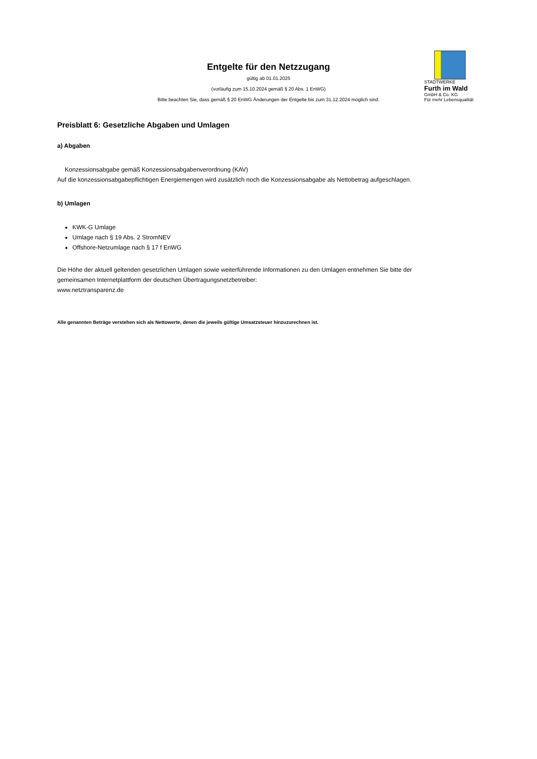Entgelte für den Netzzugang
gültig ab 01.01.2025
(vorläufig zum 15.10.2024 gemäß § 20 Abs. 1 EnWG)
Bitte beachten Sie, dass gemäß § 20 EnWG Änderungen der Entgelte bis zum 31.12.2024 möglich sind.
STADTWERKE
Furth im Wald
GmbH & Co. KG
Für mehr Lebensqualität
Preisblatt 6: Gesetzliche Abgaben und Umlagen
a) Abgaben
Konzessionsabgabe gemäß Konzessionsabgabenverordnung (KAV)
Auf die konzessionsabgabepflichtigen Energiemengen wird zusätzlich noch die Konzessionsabgabe als Nettobetrag aufgeschlagen.
b) Umlagen
KWK-G Umlage
Umlage nach § 19 Abs. 2 StromNEV
Offshore-Netzumlage nach § 17 f EnWG
Die Höhe der aktuell geltenden gesetzlichen Umlagen sowie weiterführende Informationen zu den Umlagen entnehmen Sie bitte der gemeinsamen Internetplattform der deutschen Übertragungsnetzbetreiber:
www.netztransparenz.de
Alle genannten Beträge verstehen sich als Nettowerte, denen die jeweils gültige Umsatzsteuer hinzuzurechnen ist.